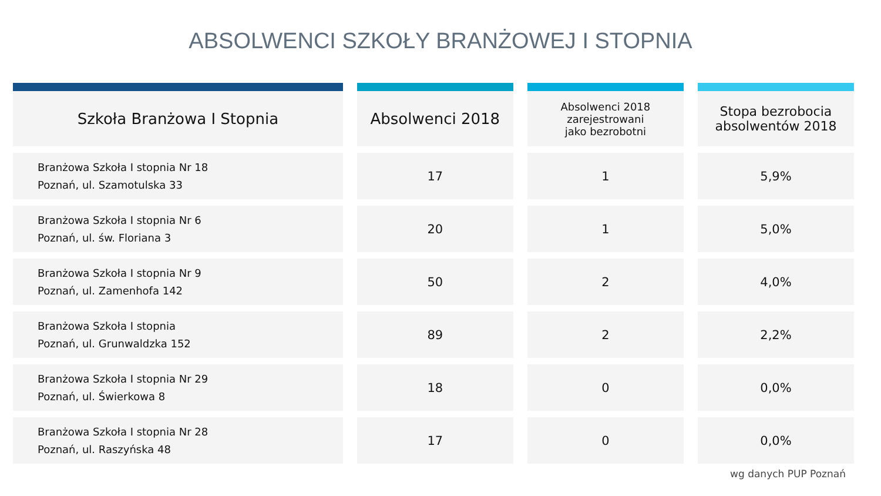ABSOLWENCI SZKOŁY BRANŻOWEJ I STOPNIA
| Szkoła Branżowa I Stopnia | Absolwenci 2018 | Absolwenci 2018 zarejestrowani jako bezrobotni | Stopa bezrobocia absolwentów 2018 |
| --- | --- | --- | --- |
| Branżowa Szkoła I stopnia Nr 18 Poznań, ul. Szamotulska 33 | 17 | 1 | 5,9% |
| Branżowa Szkoła I stopnia Nr 6 Poznań, ul. św. Floriana 3 | 20 | 1 | 5,0% |
| Branżowa Szkoła I stopnia Nr 9 Poznań, ul. Zamenhofa 142 | 50 | 2 | 4,0% |
| Branżowa Szkoła I stopnia Poznań, ul. Grunwaldzka 152 | 89 | 2 | 2,2% |
| Branżowa Szkoła I stopnia Nr 29 Poznań, ul. Świerkowa 8 | 18 | 0 | 0,0% |
| Branżowa Szkoła I stopnia Nr 28 Poznań, ul. Raszyńska 48 | 17 | 0 | 0,0% |
wg danych PUP Poznań